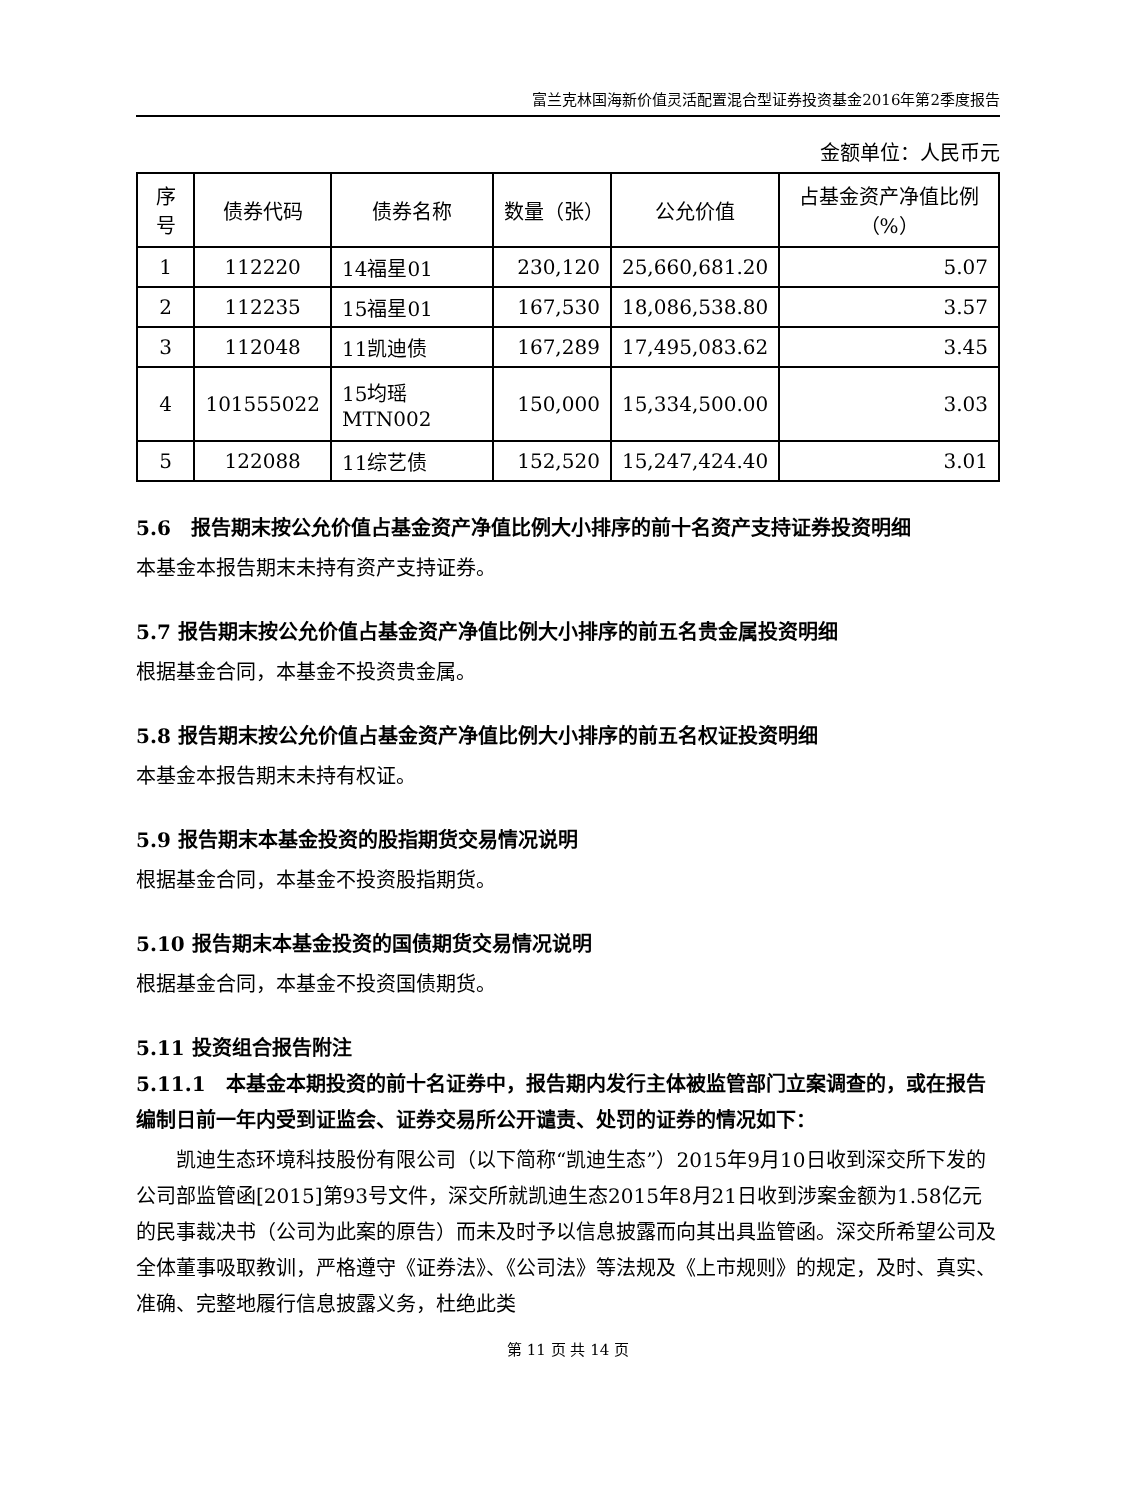富兰克林国海新价值灵活配置混合型证券投资基金2016年第2季度报告
金额单位：人民币元
| 序号 | 债券代码 | 债券名称 | 数量（张） | 公允价值 | 占基金资产净值比例（%） |
| --- | --- | --- | --- | --- | --- |
| 1 | 112220 | 14福星01 | 230,120 | 25,660,681.20 | 5.07 |
| 2 | 112235 | 15福星01 | 167,530 | 18,086,538.80 | 3.57 |
| 3 | 112048 | 11凯迪债 | 167,289 | 17,495,083.62 | 3.45 |
| 4 | 101555022 | 15均瑶MTN002 | 150,000 | 15,334,500.00 | 3.03 |
| 5 | 122088 | 11综艺债 | 152,520 | 15,247,424.40 | 3.01 |
5.6　报告期末按公允价值占基金资产净值比例大小排序的前十名资产支持证券投资明细
本基金本报告期末未持有资产支持证券。
5.7 报告期末按公允价值占基金资产净值比例大小排序的前五名贵金属投资明细
根据基金合同，本基金不投资贵金属。
5.8 报告期末按公允价值占基金资产净值比例大小排序的前五名权证投资明细
本基金本报告期末未持有权证。
5.9 报告期末本基金投资的股指期货交易情况说明
根据基金合同，本基金不投资股指期货。
5.10 报告期末本基金投资的国债期货交易情况说明
根据基金合同，本基金不投资国债期货。
5.11 投资组合报告附注
5.11.1　本基金本期投资的前十名证券中，报告期内发行主体被监管部门立案调查的，或在报告编制日前一年内受到证监会、证券交易所公开谴责、处罚的证券的情况如下：
凯迪生态环境科技股份有限公司（以下简称“凯迪生态”）2015年9月10日收到深交所下发的公司部监管函[2015]第93号文件，深交所就凯迪生态2015年8月21日收到涉案金额为1.58亿元的民事裁决书（公司为此案的原告）而未及时予以信息披露而向其出具监管函。深交所希望公司及全体董事吸取教训，严格遵守《证券法》、《公司法》等法规及《上市规则》的规定，及时、真实、准确、完整地履行信息披露义务，杜绝此类
第 11 页 共 14 页